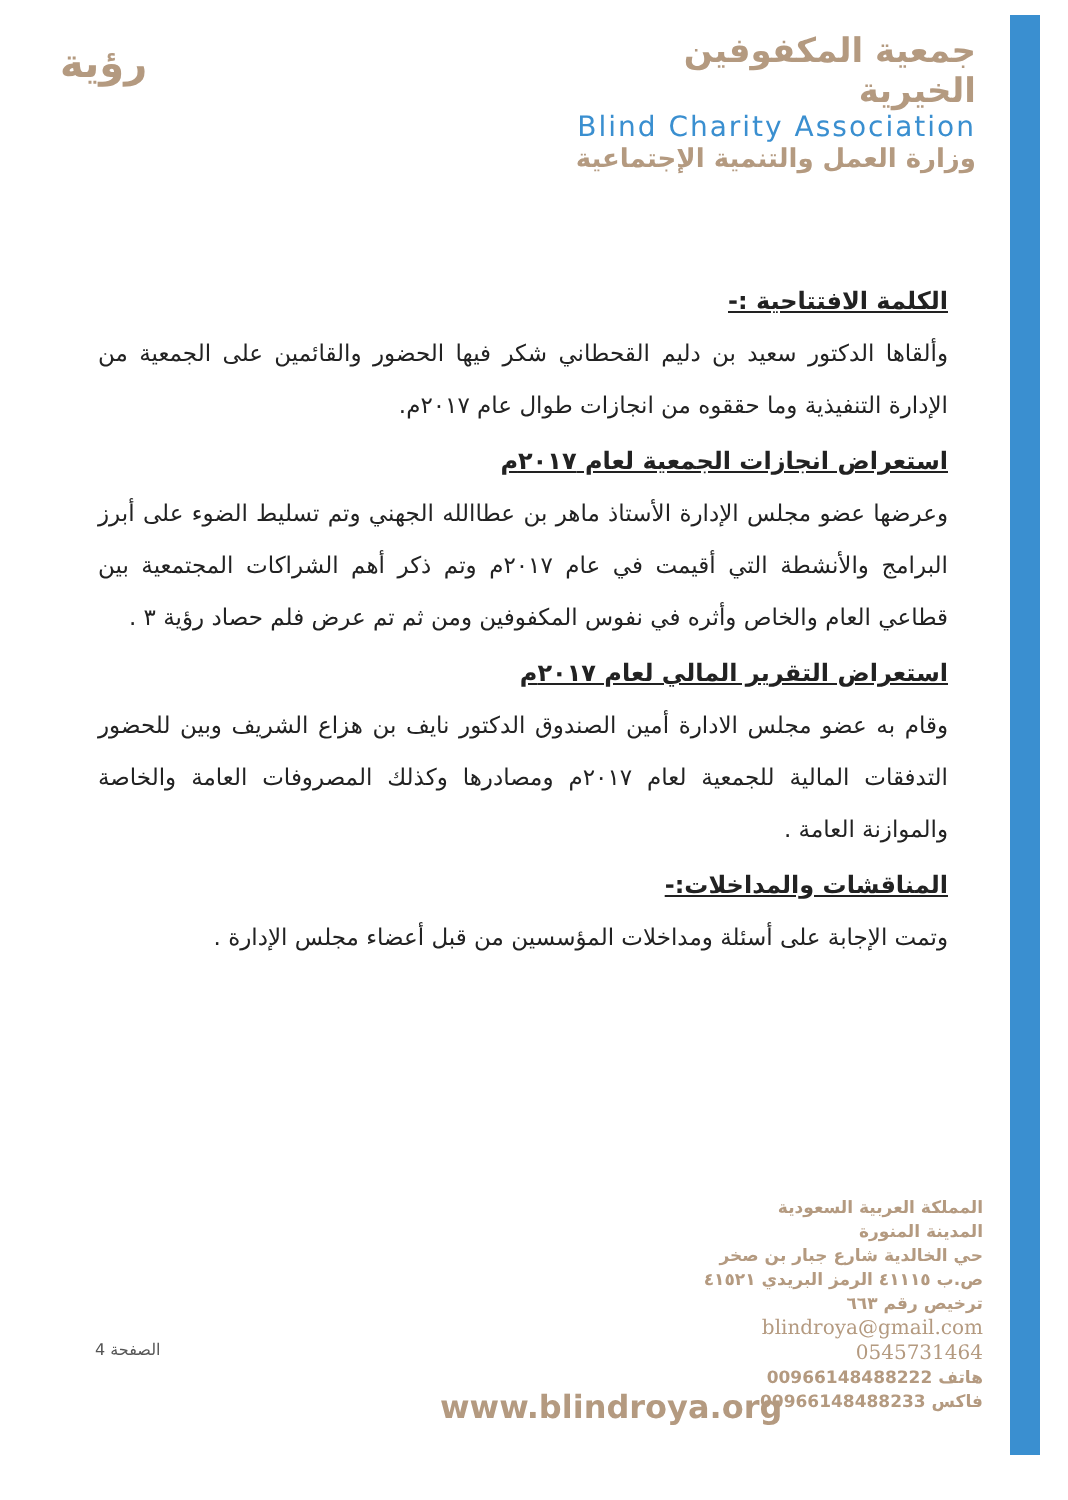رؤية
جمعية المكفوفين الخيرية
Blind Charity Association
وزارة العمل والتنمية الإجتماعية
الكلمة الافتتاحية :-
وألقاها الدكتور سعيد بن دليم القحطاني شكر فيها الحضور والقائمين على الجمعية من الإدارة التنفيذية وما حققوه من انجازات طوال عام ٢٠١٧م.
استعراض انجازات الجمعية لعام ٢٠١٧م
وعرضها عضو مجلس الإدارة الأستاذ ماهر بن عطاالله الجهني وتم تسليط الضوء على أبرز البرامج والأنشطة التي أقيمت في عام ٢٠١٧م وتم ذكر أهم الشراكات المجتمعية بين قطاعي العام والخاص وأثره في نفوس المكفوفين ومن ثم تم عرض فلم حصاد رؤية ٣ .
استعراض التقرير المالي لعام ٢٠١٧م
وقام به عضو مجلس الادارة أمين الصندوق الدكتور نايف بن هزاع الشريف وبين للحضور التدفقات المالية للجمعية لعام ٢٠١٧م ومصادرها وكذلك المصروفات العامة والخاصة والموازنة العامة .
المناقشات والمداخلات:-
وتمت الإجابة على أسئلة ومداخلات المؤسسين من قبل أعضاء مجلس الإدارة .
المملكة العربية السعودية
المدينة المنورة
حي الخالدية شارع جبار بن صخر
ص.ب ٤١١١٥ الرمز البريدي ٤١٥٢١
ترخيص رقم ٦٦٣
blindroya@gmail.com
0545731464
هاتف 00966148488222
فاكس 00966148488233
www.blindroya.org
الصفحة 4